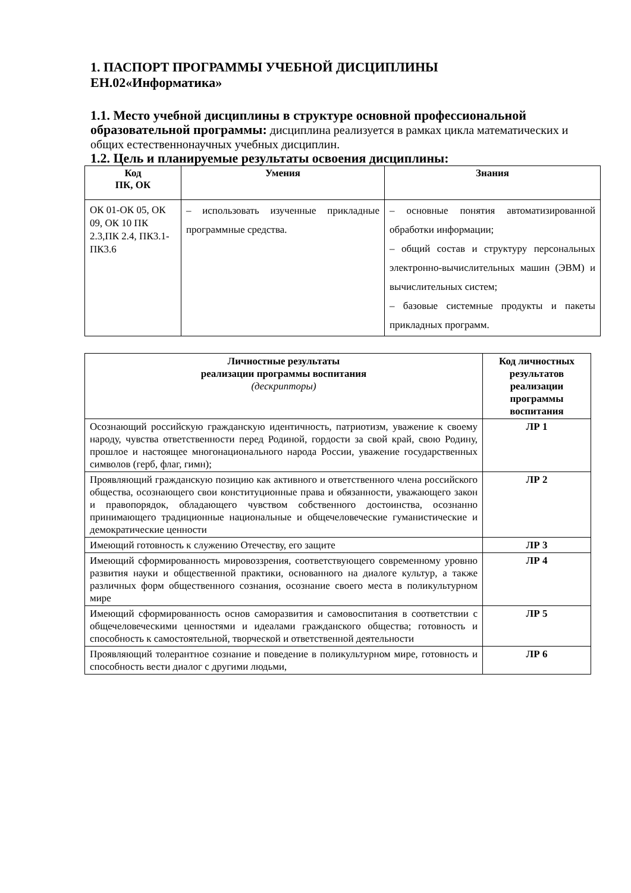1. ПАСПОРТ ПРОГРАММЫ УЧЕБНОЙ ДИСЦИПЛИНЫ
ЕН.02«Информатика»
1.1. Место учебной дисциплины в структуре основной профессиональной образовательной программы: дисциплина реализуется в рамках цикла математических и общих естественнонаучных учебных дисциплин.
1.2. Цель и планируемые результаты освоения дисциплины:
| Код ПК, ОК | Умения | Знания |
| --- | --- | --- |
| ОК 01-ОК 05, ОК 09, ОК 10 ПК 2.3,ПК 2.4, ПК3.1-ПК3.6 | – использовать изученные прикладные программные средства. | – основные понятия автоматизированной обработки информации; – общий состав и структуру персональных электронно-вычислительных машин (ЭВМ) и вычислительных систем; – базовые системные продукты и пакеты прикладных программ. |
| Личностные результаты реализации программы воспитания (дескрипторы) | Код личностных результатов реализации программы воспитания |
| Осознающий российскую гражданскую идентичность, патриотизм, уважение к своему народу, чувства ответственности перед Родиной, гордости за свой край, свою Родину, прошлое и настоящее многонационального народа России, уважение государственных символов (герб, флаг, гимн); | ЛР 1 |
| Проявляющий гражданскую позицию как активного и ответственного члена российского общества, осознающего свои конституционные права и обязанности, уважающего закон и правопорядок, обладающего чувством собственного достоинства, осознанно принимающего традиционные национальные и общечеловеческие гуманистические и демократические ценности | ЛР 2 |
| Имеющий готовность к служению Отечеству, его защите | ЛР 3 |
| Имеющий сформированность мировоззрения, соответствующего современному уровню развития науки и общественной практики, основанного на диалоге культур, а также различных форм общественного сознания, осознание своего места в поликультурном мире | ЛР 4 |
| Имеющий сформированность основ саморазвития и самовоспитания в соответствии с общечеловеческими ценностями и идеалами гражданского общества; готовность и способность к самостоятельной, творческой и ответственной деятельности | ЛР 5 |
| Проявляющий толерантное сознание и поведение в поликультурном мире, готовность и способность вести диалог с другими людьми, | ЛР 6 |